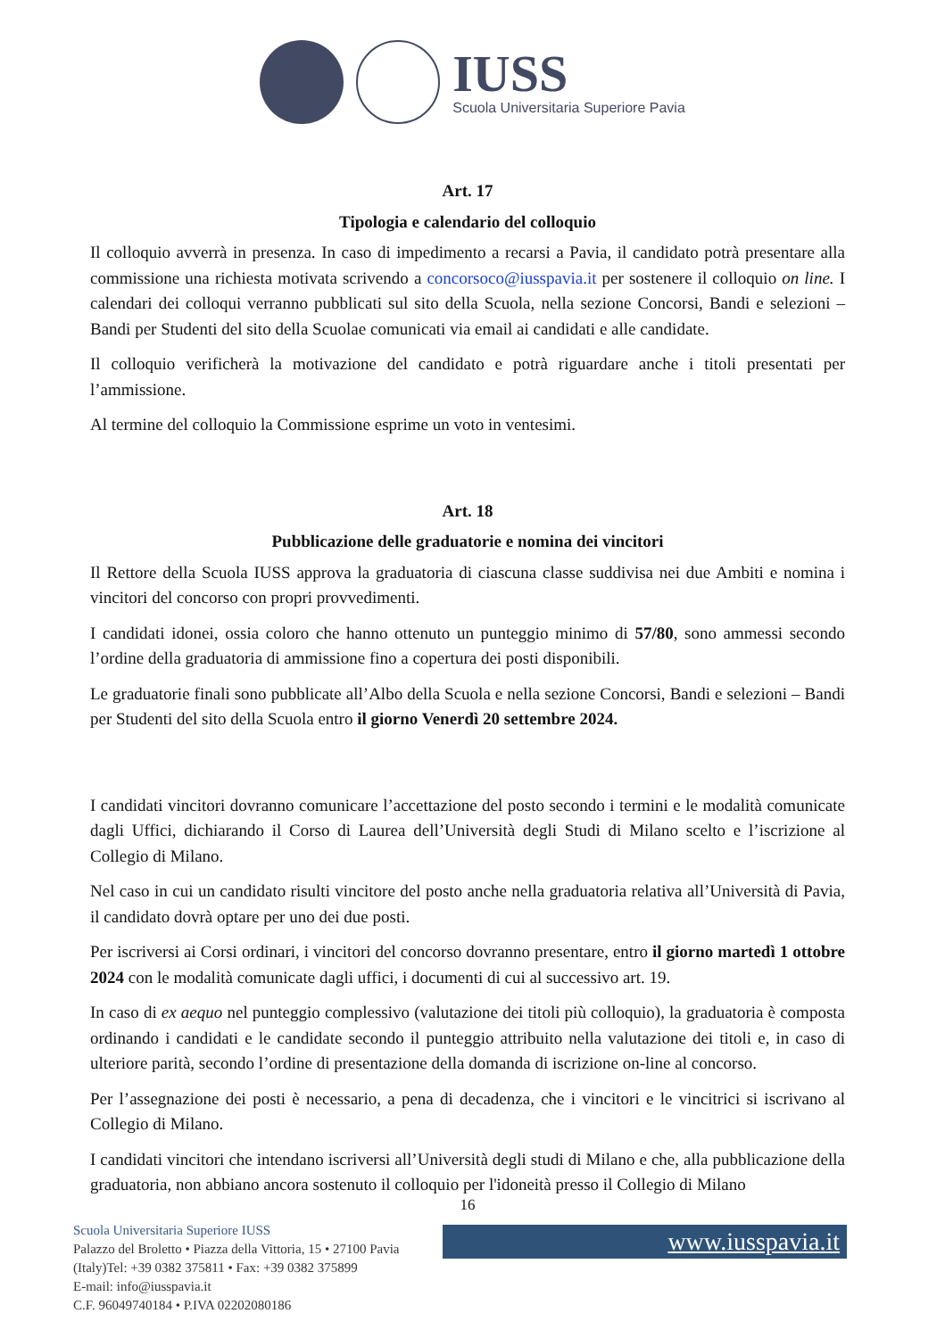IUSS
Scuola Universitaria Superiore Pavia
Art. 17
Tipologia e calendario del colloquio
Il colloquio avverrà in presenza. In caso di impedimento a recarsi a Pavia, il candidato potrà presentare alla commissione una richiesta motivata scrivendo a concorsoco@iusspavia.it per sostenere il colloquio on line. I calendari dei colloqui verranno pubblicati sul sito della Scuola, nella sezione Concorsi, Bandi e selezioni – Bandi per Studenti del sito della Scuolae comunicati via email ai candidati e alle candidate.
Il colloquio verificherà la motivazione del candidato e potrà riguardare anche i titoli presentati per l’ammissione.
Al termine del colloquio la Commissione esprime un voto in ventesimi.
Art. 18
Pubblicazione delle graduatorie e nomina dei vincitori
Il Rettore della Scuola IUSS approva la graduatoria di ciascuna classe suddivisa nei due Ambiti e nomina i vincitori del concorso con propri provvedimenti.
I candidati idonei, ossia coloro che hanno ottenuto un punteggio minimo di 57/80, sono ammessi secondo l’ordine della graduatoria di ammissione fino a copertura dei posti disponibili.
Le graduatorie finali sono pubblicate all’Albo della Scuola e nella sezione Concorsi, Bandi e selezioni – Bandi per Studenti del sito della Scuola entro il giorno Venerdì 20 settembre 2024.
I candidati vincitori dovranno comunicare l’accettazione del posto secondo i termini e le modalità comunicate dagli Uffici, dichiarando il Corso di Laurea dell’Università degli Studi di Milano scelto e l’iscrizione al Collegio di Milano.
Nel caso in cui un candidato risulti vincitore del posto anche nella graduatoria relativa all’Università di Pavia, il candidato dovrà optare per uno dei due posti.
Per iscriversi ai Corsi ordinari, i vincitori del concorso dovranno presentare, entro il giorno martedì 1 ottobre 2024 con le modalità comunicate dagli uffici, i documenti di cui al successivo art. 19.
In caso di ex aequo nel punteggio complessivo (valutazione dei titoli più colloquio), la graduatoria è composta ordinando i candidati e le candidate secondo il punteggio attribuito nella valutazione dei titoli e, in caso di ulteriore parità, secondo l’ordine di presentazione della domanda di iscrizione on-line al concorso.
Per l’assegnazione dei posti è necessario, a pena di decadenza, che i vincitori e le vincitrici si iscrivano al Collegio di Milano.
I candidati vincitori che intendano iscriversi all’Università degli studi di Milano e che, alla pubblicazione della graduatoria, non abbiano ancora sostenuto il colloquio per l'idoneità presso il Collegio di Milano
16
Scuola Universitaria Superiore IUSS
Palazzo del Broletto • Piazza della Vittoria, 15 • 27100 Pavia
(Italy)Tel: +39 0382 375811 • Fax: +39 0382 375899
E-mail: info@iusspavia.it
C.F. 96049740184 • P.IVA 02202080186
www.iusspavia.it